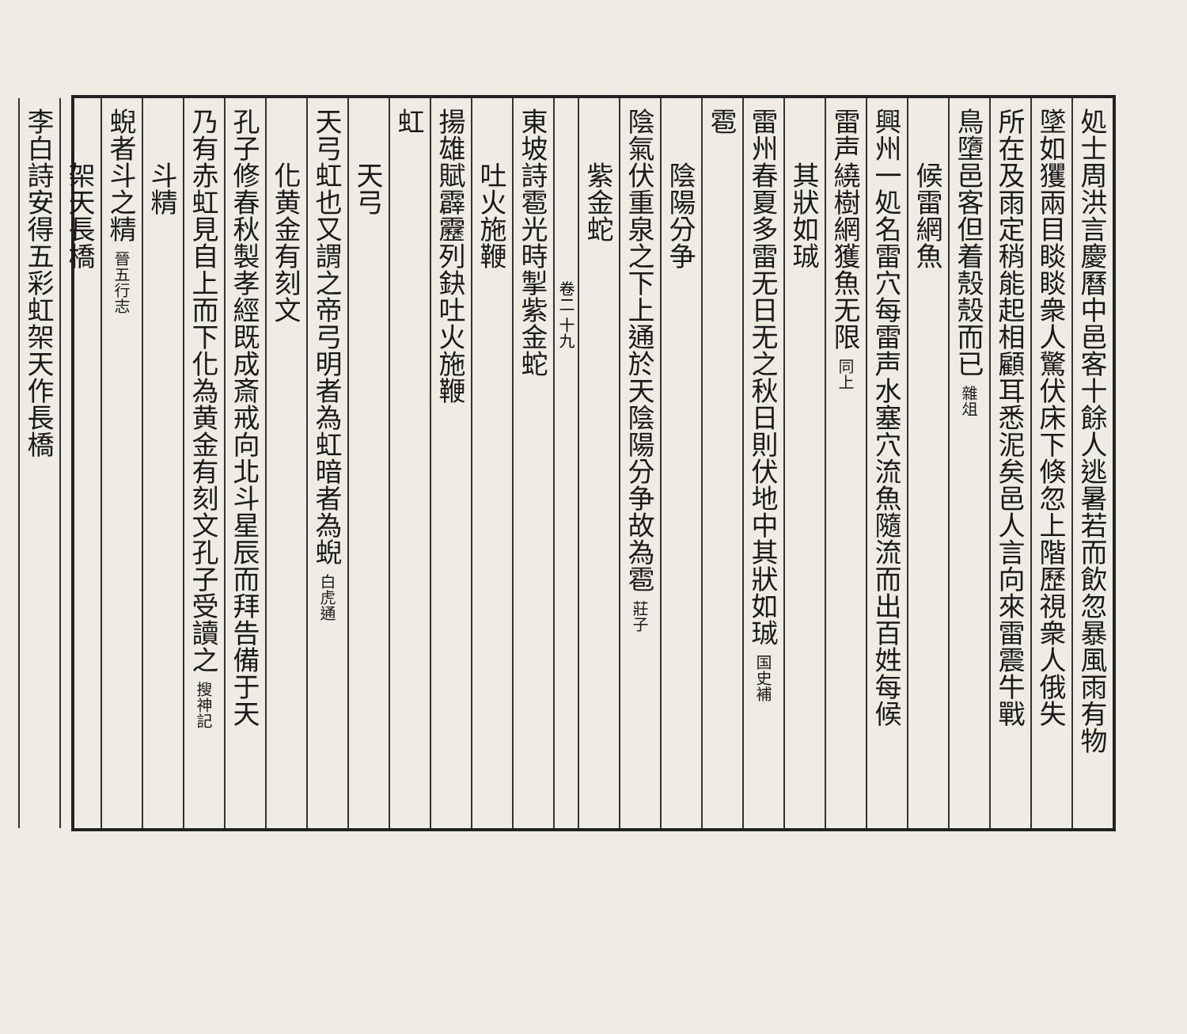処士周洪言慶曆中邑客十餘人逃暑若而飲忽暴風雨有物
墜如玃兩目睒睒衆人驚伏床下倏忽上階歷視衆人俄失
所在及雨定稍能起相顧耳悉泥矣邑人言向來雷震牛戰
鳥墮邑客但着殼殼而已 雜俎
候雷網魚
興州一処名雷穴每雷声水塞穴流魚隨流而出百姓每候
雷声繞樹網獲魚无限 同上
其狀如珹
雷州春夏多雷无日无之秋日則伏地中其狀如珹 国史補
雹
陰陽分争
陰氣伏重泉之下上通於天陰陽分争故為雹 莊子
紫金蛇
卷二 十九
東坡詩雹光時掣紫金蛇
吐火施鞭
揚雄賦霹靂列鈌吐火施鞭
虹
天弓
天弓虹也又謂之帝弓明者為虹暗者為蜺 白虎通
化黄金有刻文
孔子修春秋製孝經既成斎戒向北斗星辰而拜告備于天
乃有赤虹見自上而下化為黄金有刻文孔子受讀之 搜神記
斗精
蜺者斗之精 晉五行志
架天長橋
李白詩安得五彩虹架天作長橋